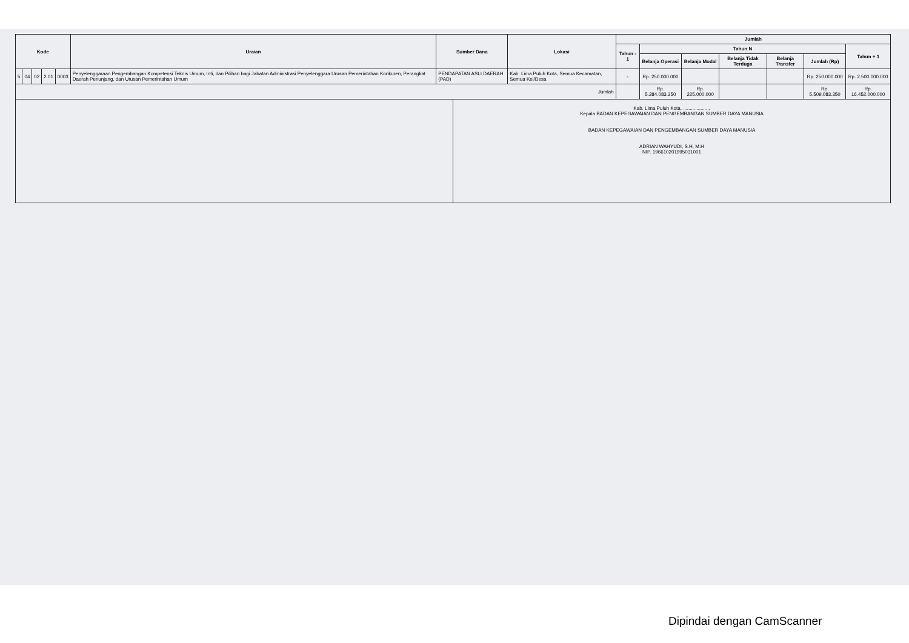| Kode | | | | | Uraian | Sumber Dana | Lokasi | Jumlah | | | | | | |
| --- | --- | --- | --- | --- | --- | --- | --- | --- | --- | --- | --- | --- | --- | --- |
| | | | | | | | | Tahun - 1 | Tahun N | | | | | Tahun + 1 |
| | | | | | | | | | Belanja Operasi | Belanja Modal | Belanja Tidak Terduga | Belanja Transfer | Jumlah (Rp) | |
| 5 | 04 | 02 | 2.01 | 0003 | Penyelenggaraan Pengembangan Kompetensi Teknis Umum, Inti, dan Pilihan bagi Jabatan Administrasi Penyelenggara Urusan Pemerintahan Konkuren, Perangkat Daerah Penunjang, dan Urusan Pemerintahan Umum | PENDAPATAN ASLI DAERAH (PAD) | Kab. Lima Puluh Kota, Semua Kecamatan, Semua Kel/Desa | - | Rp. 250.000.000 | | | | Rp. 250.000.000 | Rp. 2.500.000.000 |
| Jumlah | | | | | | | | | Rp. 5.284.083.350 | Rp. 225.000.000 | | | Rp. 5.509.083.350 | Rp. 16.452.000.000 |
Kab. Lima Puluh Kota, ....................
Kepala BADAN KEPEGAWAIAN DAN PENGEMBANGAN SUMBER DAYA MANUSIA
BADAN KEPEGAWAIAN DAN PENGEMBANGAN SUMBER DAYA MANUSIA
ADRIAN WAHYUDI, S.H, M.H
NIP. 196610201995031001
Dipindai dengan CamScanner